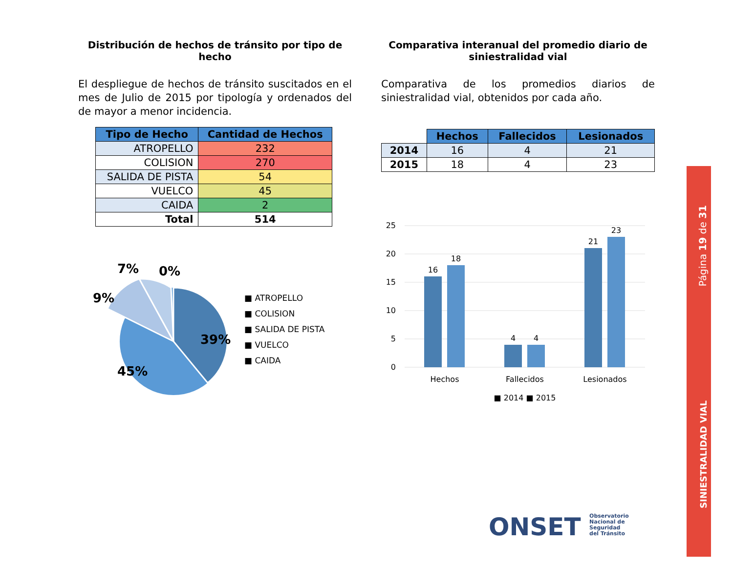Distribución de hechos de tránsito por tipo de hecho
El despliegue de hechos de tránsito suscitados en el mes de Julio de 2015 por tipología y ordenados del de mayor a menor incidencia.
| Tipo de Hecho | Cantidad de Hechos |
| --- | --- |
| ATROPELLO | 232 |
| COLISION | 270 |
| SALIDA DE PISTA | 54 |
| VUELCO | 45 |
| CAIDA | 2 |
| Total | 514 |
39%
45%
9%
7%
0%
■ ATROPELLO
■ COLISION
■ SALIDA DE PISTA
■ VUELCO
■ CAIDA
Comparativa interanual del promedio diario de siniestralidad vial
Comparativa de los promedios diarios de siniestralidad vial, obtenidos por cada año.
| | Hechos | Fallecidos | Lesionados |
| 2014 | 16 | 4 | 21 |
| 2015 | 18 | 4 | 23 |
25
20
15
10
5
0
16
18
4
4
21
23
Hechos
Fallecidos
Lesionados
■ 2014 ■ 2015
ONSET Observatorio
Nacional de
Seguridad
del Tránsito
Página 19 de 31
SINIESTRALIDAD VIAL